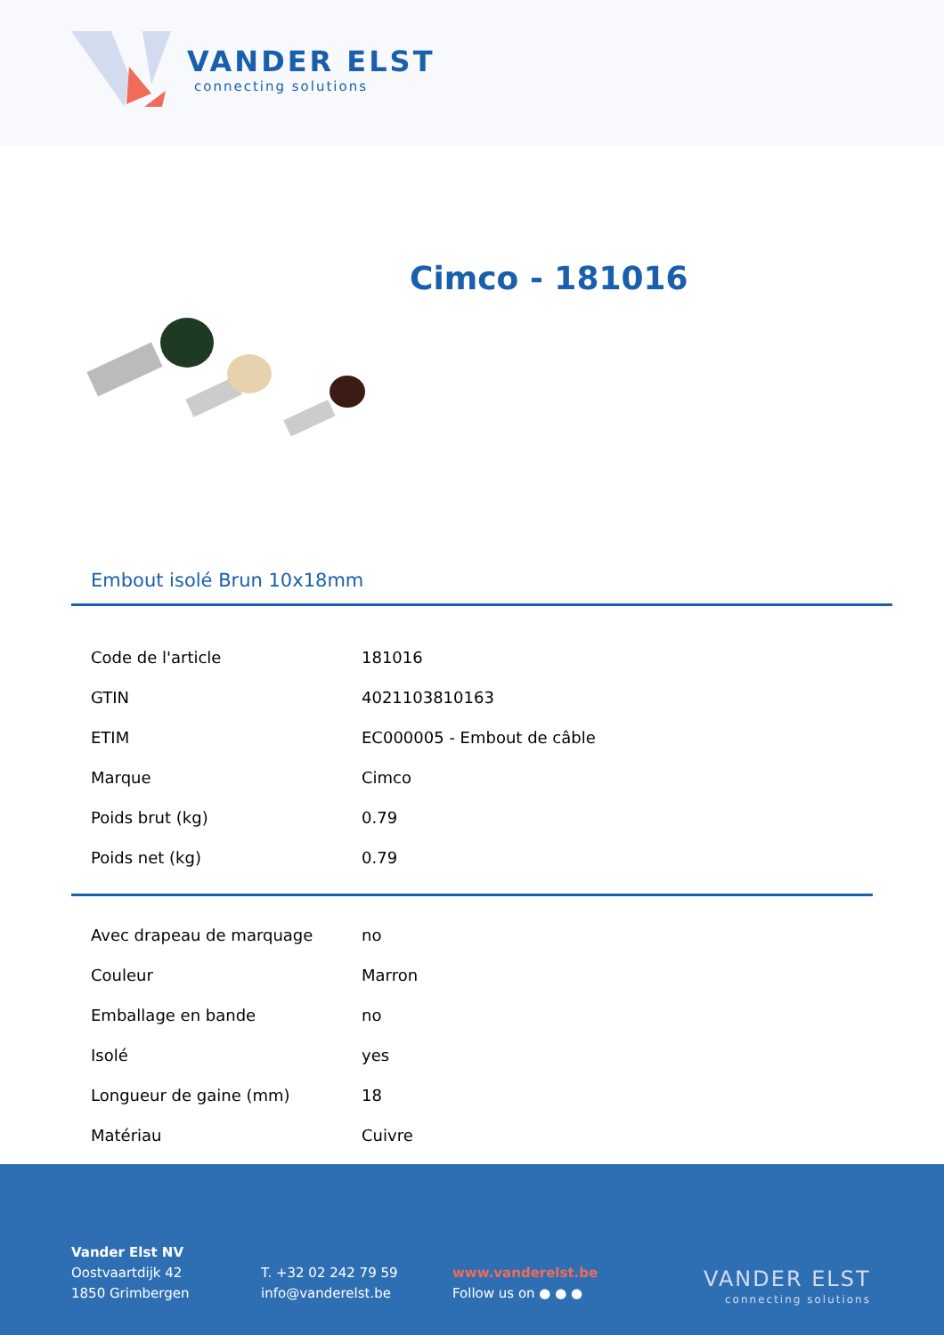VANDER ELST
connecting solutions
Cimco - 181016
Embout isolé Brun 10x18mm
| Code de l'article | 181016 |
| GTIN | 4021103810163 |
| ETIM | EC000005 - Embout de câble |
| Marque | Cimco |
| Poids brut (kg) | 0.79 |
| Poids net (kg) | 0.79 |
| Avec drapeau de marquage | no |
| Couleur | Marron |
| Emballage en bande | no |
| Isolé | yes |
| Longueur de gaine (mm) | 18 |
| Matériau | Cuivre |
Vander Elst NV
Oostvaartdijk 42
1850 Grimbergen
T. +32 02 242 79 59
info@vanderelst.be
www.vanderelst.be
Follow us on ● ● ●
VANDER ELST
connecting solutions